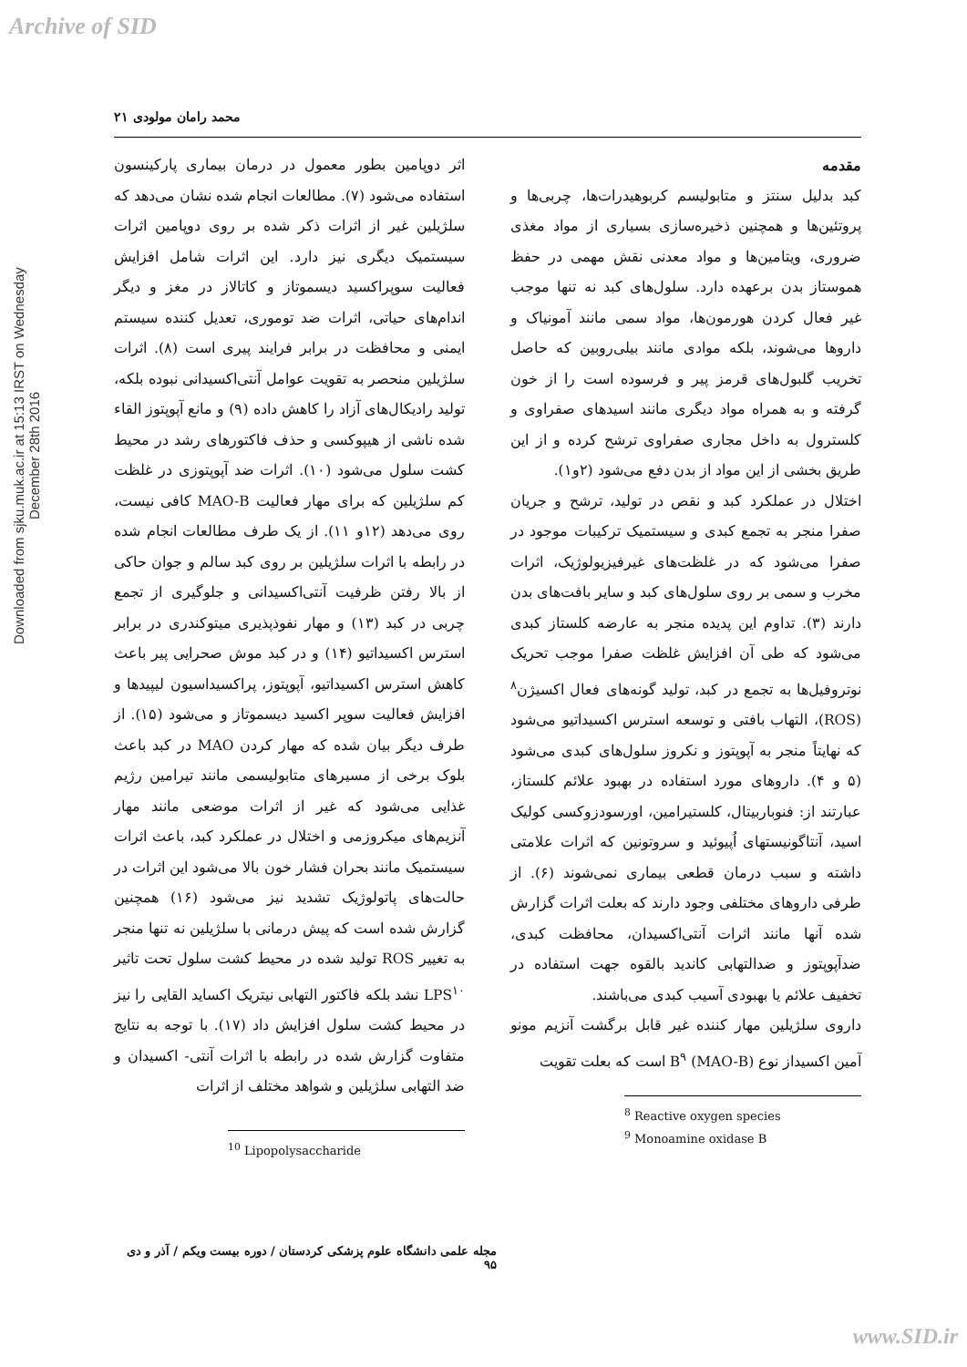Archive of SID
Downloaded from sjku.muk.ac.ir at 15:13 IRST on Wednesday December 28th 2016
محمد رامان مولودی ۲۱
مقدمه
کبد بدلیل سنتز و متابولیسم کربوهیدرات‌ها، چربی‌ها و پروتئین‌ها و همچنین ذخیره‌سازی بسیاری از مواد مغذی ضروری، ویتامین‌ها و مواد معدنی نقش مهمی در حفظ هموستاز بدن برعهده دارد. سلول‌های کبد نه تنها موجب غیر فعال کردن هورمون‌ها، مواد سمی مانند آمونیاک و داروها می‌شوند، بلکه موادی مانند بیلی‌روبین که حاصل تخریب گلبول‌های قرمز پیر و فرسوده است را از خون گرفته و به همراه مواد دیگری مانند اسیدهای صفراوی و کلسترول به داخل مجاری صفراوی ترشح کرده و از این طریق بخشی از این مواد از بدن دفع می‌شود (۲و۱).
اختلال در عملکرد کبد و نقص در تولید، ترشح و جریان صفرا منجر به تجمع کبدی و سیستمیک ترکیبات موجود در صفرا می‌شود که در غلظت‌های غیرفیزیولوژیک، اثرات مخرب و سمی بر روی سلول‌های کبد و سایر بافت‌های بدن دارند (۳). تداوم این پدیده منجر به عارضه کلستاز کبدی می‌شود که طی آن افزایش غلظت صفرا موجب تحریک نوتروفیل‌ها به تجمع در کبد، تولید گونه‌های فعال اکسیژن<sup>۸</sup> (ROS)، التهاب بافتی و توسعه استرس اکسیداتیو می‌شود که نهایتاً منجر به آپوپتوز و نکروز سلول‌های کبدی می‌شود (۵ و ۴). داروهای مورد استفاده در بهبود علائم کلستاز، عبارتند از: فنوباربیتال، کلستیرامین، اورسودزوکسی کولیک اسید، آنتاگونیستهای اُپیوئید و سروتونین که اثرات علامتی داشته و سبب درمان قطعی بیماری نمی‌شوند (۶). از طرفی داروهای مختلفی وجود دارند که بعلت اثرات گزارش شده آنها مانند اثرات آنتی‌اکسیدان، محافظت کبدی، ضدآپوپتوز و ضدالتهابی کاندید بالقوه جهت استفاده در تخفیف علائم یا بهبودی آسیب کبدی می‌باشند.
داروی سلژیلین مهار کننده غیر قابل برگشت آنزیم مونو آمین اکسیداز نوع B<sup>۹</sup> (MAO-B) است که بعلت تقویت
<sup>8</sup> Reactive oxygen species
<sup>9</sup> Monoamine oxidase B
اثر دوپامین بطور معمول در درمان بیماری پارکینسون استفاده می‌شود (۷). مطالعات انجام شده نشان می‌دهد که سلژیلین غیر از اثرات ذکر شده بر روی دوپامین اثرات سیستمیک دیگری نیز دارد. این اثرات شامل افزایش فعالیت سوپراکسید دیسموتاز و کاتالاز در مغز و دیگر اندام‌های حیاتی، اثرات ضد توموری، تعدیل کننده سیستم ایمنی و محافظت در برابر فرایند پیری است (۸). اثرات سلژیلین منحصر به تقویت عوامل آنتی‌اکسیدانی نبوده بلکه، تولید رادیکال‌های آزاد را کاهش داده (۹) و مانع آپوپتوز القاء شده ناشی از هیپوکسی و حذف فاکتورهای رشد در محیط کشت سلول می‌شود (۱۰). اثرات ضد آپوپتوزی در غلظت کم سلژیلین که برای مهار فعالیت MAO-B کافی نیست، روی می‌دهد (۱۲و ۱۱). از یک طرف مطالعات انجام شده در رابطه با اثرات سلژیلین بر روی کبد سالم و جوان حاکی از بالا رفتن ظرفیت آنتی‌اکسیدانی و جلوگیری از تجمع چربی در کبد (۱۳) و مهار نفوذپذیری میتوکندری در برابر استرس اکسیداتیو (۱۴) و در کبد موش صحرایی پیر باعث کاهش استرس اکسیداتیو، آپوپتوز، پراکسیداسیون لیپیدها و افزایش فعالیت سوپر اکسید دیسموتاز و می‌شود (۱۵). از طرف دیگر بیان شده که مهار کردن MAO در کبد باعث بلوک برخی از مسیرهای متابولیسمی مانند تیرامین رژیم غذایی می‌شود که غیر از اثرات موضعی مانند مهار آنزیم‌های میکروزمی و اختلال در عملکرد کبد، باعث اثرات سیستمیک مانند بحران فشار خون بالا می‌شود این اثرات در حالت‌های پاتولوژیک تشدید نیز می‌شود (۱۶) همچنین گزارش شده است که پیش درمانی با سلژیلین نه تنها منجر به تغییر ROS تولید شده در محیط کشت سلول تحت تاثیر LPS<sup>۱۰</sup> نشد بلکه فاکتور التهابی نیتریک اکساید القایی را نیز در محیط کشت سلول افزایش داد (۱۷). با توجه به نتایج متفاوت گزارش شده در رابطه با اثرات آنتی- اکسیدان و ضد التهابی سلژیلین و شواهد مختلف از اثرات
<sup>10</sup> Lipopolysaccharide
مجله علمی دانشگاه علوم پزشکی کردستان / دوره بیست ویکم / آذر و دی ۹۵
www.SID.ir